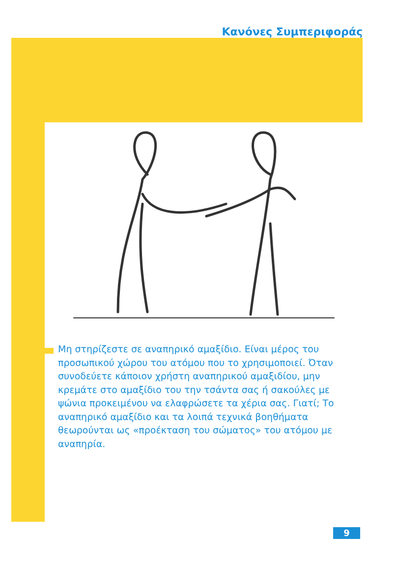Κανόνες Συμπεριφοράς
Μη στηρίζεστε σε αναπηρικό αμαξίδιο. Είναι μέρος του προσωπικού χώρου του ατόμου που το χρησιμοποιεί. Όταν συνοδεύετε κάποιον χρήστη αναπηρικού αμαξιδίου, μην κρεμάτε στο αμαξίδιο του την τσάντα σας ή σακούλες με ψώνια προκειμένου να ελαφρώσετε τα χέρια σας. Γιατί; Το αναπηρικό αμαξίδιο και τα λοιπά τεχνικά βοηθήματα θεωρούνται ως «προέκταση του σώματος» του ατόμου με αναπηρία.
9